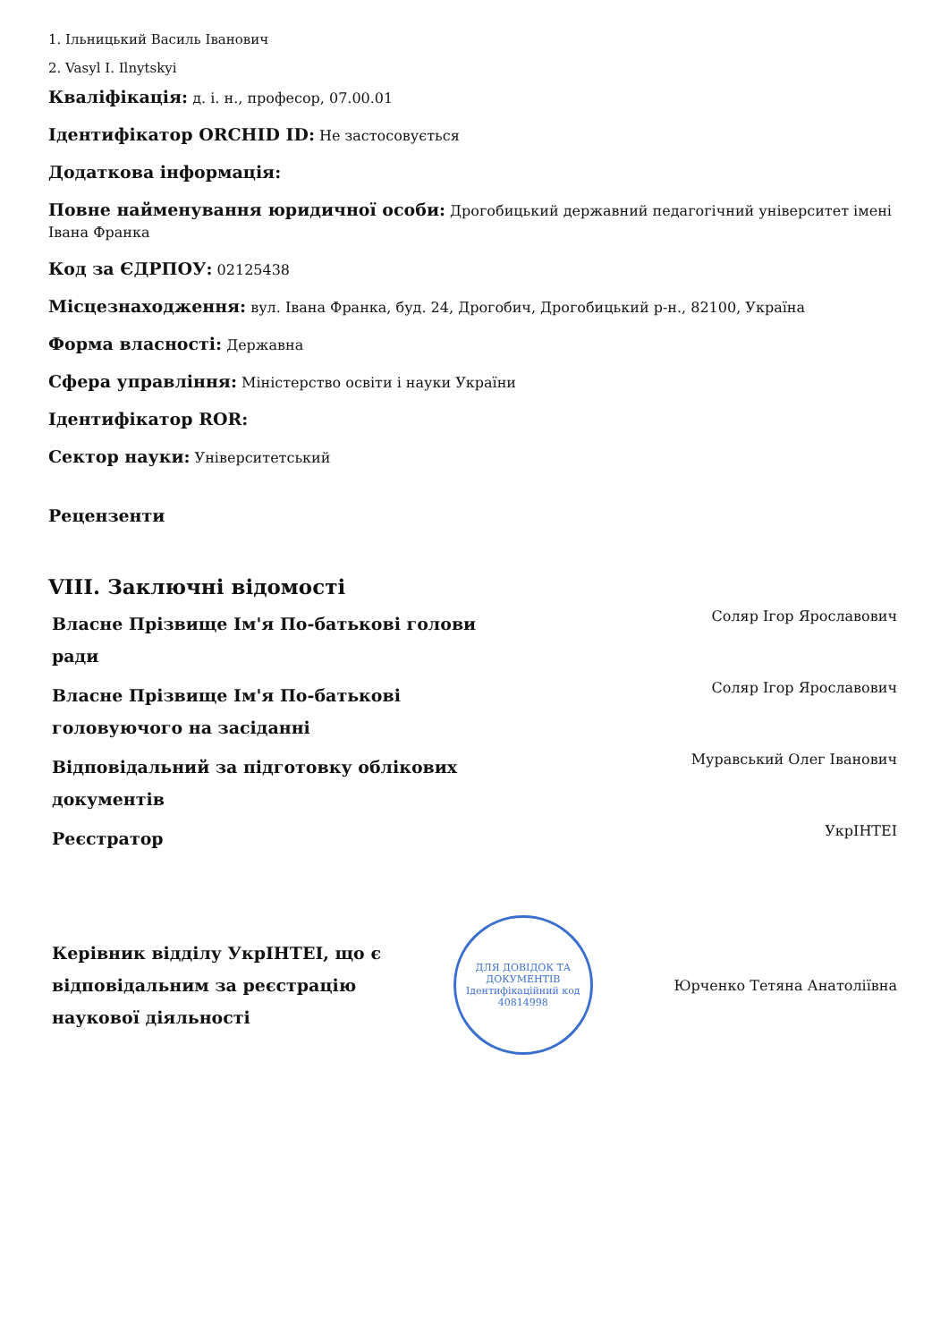1. Ільницький Василь Іванович
2. Vasyl I. Ilnytskyi
Кваліфікація: д. і. н., професор, 07.00.01
Ідентифікатор ORCHID ID: Не застосовується
Додаткова інформація:
Повне найменування юридичної особи: Дрогобицький державний педагогічний університет імені Івана Франка
Код за ЄДРПОУ: 02125438
Місцезнаходження: вул. Івана Франка, буд. 24, Дрогобич, Дрогобицький р-н., 82100, Україна
Форма власності: Державна
Сфера управління: Міністерство освіти і науки України
Ідентифікатор ROR:
Сектор науки: Університетський
Рецензенти
VIII. Заключні відомості
| Власне Прізвище Ім'я По-батькові голови ради | Соляр Ігор Ярославович |
| Власне Прізвище Ім'я По-батькові головуючого на засіданні | Соляр Ігор Ярославович |
| Відповідальний за підготовку облікових документів | Муравський Олег Іванович |
| Реєстратор | УкрІНТЕІ |
| Керівник відділу УкрІНТЕІ, що є відповідальним за реєстрацію наукової діяльності | ДЛЯ ДОВІДОК ТА ДОКУМЕНТІВ Ідентифікаційний код 40814998 | Юрченко Тетяна Анатоліївна |